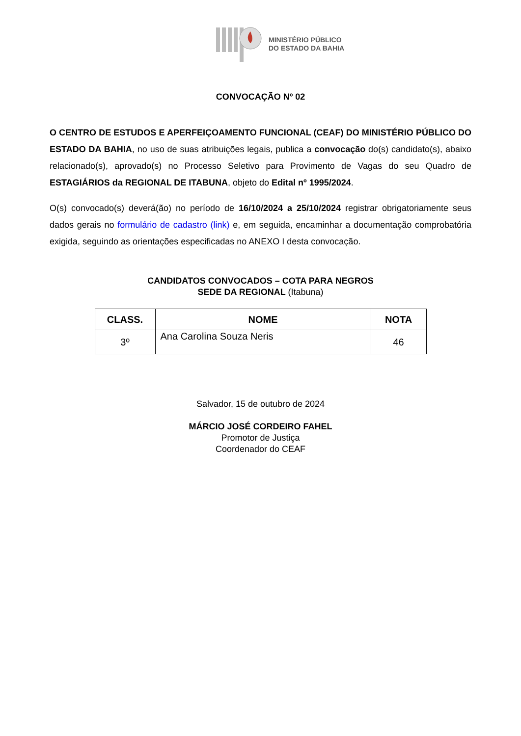MINISTÉRIO PÚBLICO
DO ESTADO DA BAHIA
CONVOCAÇÃO Nº 02
O CENTRO DE ESTUDOS E APERFEIÇOAMENTO FUNCIONAL (CEAF) DO MINISTÉRIO PÚBLICO DO ESTADO DA BAHIA, no uso de suas atribuições legais, publica a convocação do(s) candidato(s), abaixo relacionado(s), aprovado(s) no Processo Seletivo para Provimento de Vagas do seu Quadro de ESTAGIÁRIOS da REGIONAL DE ITABUNA, objeto do Edital nº 1995/2024.
O(s) convocado(s) deverá(ão) no período de 16/10/2024 a 25/10/2024 registrar obrigatoriamente seus dados gerais no formulário de cadastro (link) e, em seguida, encaminhar a documentação comprobatória exigida, seguindo as orientações especificadas no ANEXO I desta convocação.
CANDIDATOS CONVOCADOS – COTA PARA NEGROS
SEDE DA REGIONAL (Itabuna)
| CLASS. | NOME | NOTA |
| --- | --- | --- |
| 3º | Ana Carolina Souza Neris | 46 |
Salvador, 15 de outubro de 2024
MÁRCIO JOSÉ CORDEIRO FAHEL
Promotor de Justiça
Coordenador do CEAF